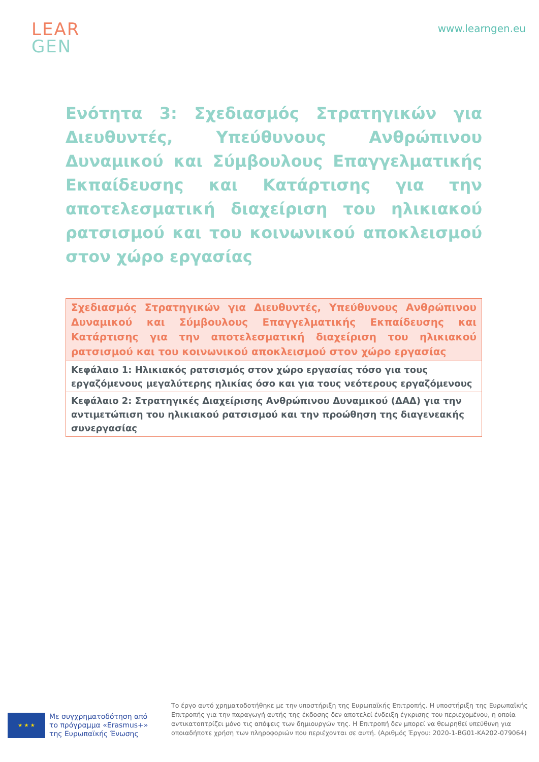LEAR
GEN
www.learngen.eu
Ενότητα 3: Σχεδιασμός Στρατηγικών για Διευθυντές, Υπεύθυνους Ανθρώπινου Δυναμικού και Σύμβουλους Επαγγελματικής Εκπαίδευσης και Κατάρτισης για την αποτελεσματική διαχείριση του ηλικιακού ρατσισμού και του κοινωνικού αποκλεισμού στον χώρο εργασίας
| Σχεδιασμός Στρατηγικών για Διευθυντές, Υπεύθυνους Ανθρώπινου Δυναμικού και Σύμβουλους Επαγγελματικής Εκπαίδευσης και Κατάρτισης για την αποτελεσματική διαχείριση του ηλικιακού ρατσισμού και του κοινωνικού αποκλεισμού στον χώρο εργασίας |
| --- |
| Κεφάλαιο 1: Ηλικιακός ρατσισμός στον χώρο εργασίας τόσο για τους εργαζόμενους μεγαλύτερης ηλικίας όσο και για τους νεότερους εργαζόμενους |
| Κεφάλαιο 2: Στρατηγικές Διαχείρισης Ανθρώπινου Δυναμικού (ΔΑΔ) για την αντιμετώπιση του ηλικιακού ρατσισμού και την προώθηση της διαγενεακής συνεργασίας |
★ ★ ★
Με συγχρηματοδότηση από το πρόγραμμα «Erasmus+» της Ευρωπαϊκής Ένωσης
Το έργο αυτό χρηματοδοτήθηκε με την υποστήριξη της Ευρωπαϊκής Επιτροπής. Η υποστήριξη της Ευρωπαϊκής Επιτροπής για την παραγωγή αυτής της έκδοσης δεν αποτελεί ένδειξη έγκρισης του περιεχομένου, η οποία αντικατοπτρίζει μόνο τις απόψεις των δημιουργών της. Η Επιτροπή δεν μπορεί να θεωρηθεί υπεύθυνη για οποιαδήποτε χρήση των πληροφοριών που περιέχονται σε αυτή. (Αριθμός Έργου: 2020-1-BG01-KA202-079064)